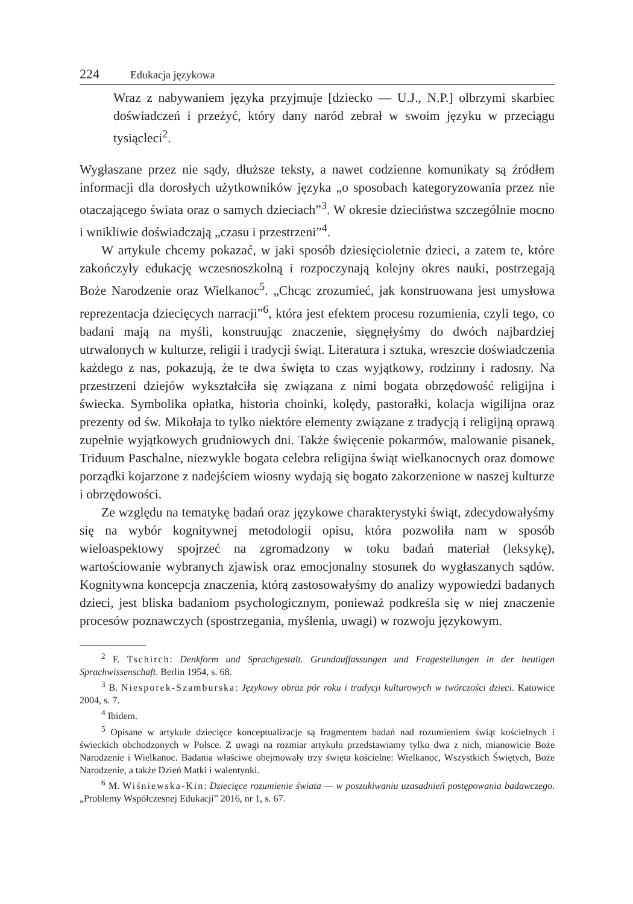224 Edukacja językowa
Wraz z nabywaniem języka przyjmuje [dziecko — U.J., N.P.] olbrzymi skarbiec doświadczeń i przeżyć, który dany naród zebrał w swoim języku w przeciągu tysiącleci<sup>2</sup>.
Wygłaszane przez nie sądy, dłuższe teksty, a nawet codzienne komunikaty są źródłem informacji dla dorosłych użytkowników języka „o sposobach kategoryzowania przez nie otaczającego świata oraz o samych dzieciach”<sup>3</sup>. W okresie dzieciństwa szczególnie mocno i wnikliwie doświadczają „czasu i przestrzeni”<sup>4</sup>.
W artykule chcemy pokazać, w jaki sposób dziesięcioletnie dzieci, a zatem te, które zakończyły edukację wczesnoszkolną i rozpoczynają kolejny okres nauki, postrzegają Boże Narodzenie oraz Wielkanoc<sup>5</sup>. „Chcąc zrozumieć, jak konstruowana jest umysłowa reprezentacja dziecięcych narracji”<sup>6</sup>, która jest efektem procesu rozumienia, czyli tego, co badani mają na myśli, konstruując znaczenie, sięgnęłyśmy do dwóch najbardziej utrwalonych w kulturze, religii i tradycji świąt. Literatura i sztuka, wreszcie doświadczenia każdego z nas, pokazują, że te dwa święta to czas wyjątkowy, rodzinny i radosny. Na przestrzeni dziejów wykształciła się związana z nimi bogata obrzędowość religijna i świecka. Symbolika opłatka, historia choinki, kolędy, pastorałki, kolacja wigilijna oraz prezenty od św. Mikołaja to tylko niektóre elementy związane z tradycją i religijną oprawą zupełnie wyjątkowych grudniowych dni. Także święcenie pokarmów, malowanie pisanek, Triduum Paschalne, niezwykle bogata celebra religijna świąt wielkanocnych oraz domowe porządki kojarzone z nadejściem wiosny wydają się bogato zakorzenione w naszej kulturze i obrzędowości.
Ze względu na tematykę badań oraz językowe charakterystyki świąt, zdecydowałyśmy się na wybór kognitywnej metodologii opisu, która pozwoliła nam w sposób wieloaspektowy spojrzeć na zgromadzony w toku badań materiał (leksykę), wartościowanie wybranych zjawisk oraz emocjonalny stosunek do wygłaszanych sądów. Kognitywna koncepcja znaczenia, którą zastosowałyśmy do analizy wypowiedzi badanych dzieci, jest bliska badaniom psychologicznym, ponieważ podkreśla się w niej znaczenie procesów poznawczych (spostrzegania, myślenia, uwagi) w rozwoju językowym.
<sup>2</sup> F. Tschirch: Denkform und Sprachgestalt. Grundauffassungen und Fragestellungen in der heutigen Sprachwissenschaft. Berlin 1954, s. 68.
<sup>3</sup> B. Niesporek-Szamburska: Językowy obraz pór roku i tradycji kulturowych w twórczości dzieci. Katowice 2004, s. 7.
<sup>4</sup> Ibidem.
<sup>5</sup> Opisane w artykule dziecięce konceptualizacje są fragmentem badań nad rozumieniem świąt kościelnych i świeckich obchodzonych w Polsce. Z uwagi na rozmiar artykułu przedstawiamy tylko dwa z nich, mianowicie Boże Narodzenie i Wielkanoc. Badania właściwe obejmowały trzy święta kościelne: Wielkanoc, Wszystkich Świętych, Boże Narodzenie, a także Dzień Matki i walentynki.
<sup>6</sup> M. Wiśniewska-Kin: Dziecięce rozumienie świata — w poszukiwaniu uzasadnień postępowania badawczego. „Problemy Współczesnej Edukacji” 2016, nr 1, s. 67.